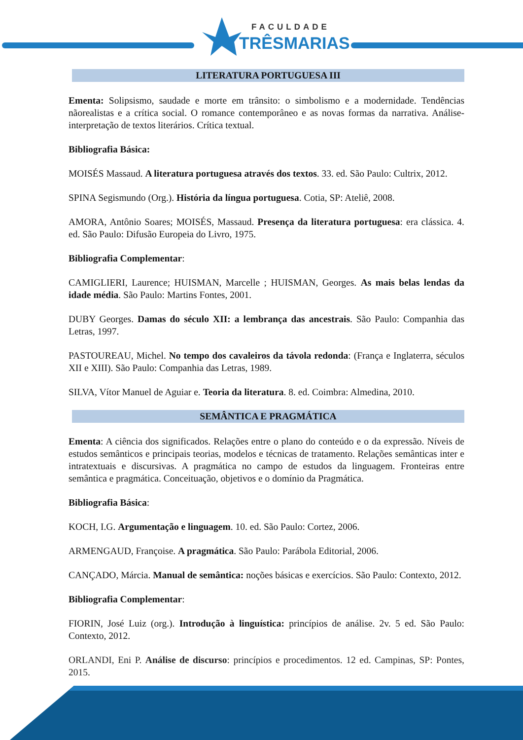FACULDADE
TRÊSMARIAS
LITERATURA PORTUGUESA III
Ementa: Solipsismo, saudade e morte em trânsito: o simbolismo e a modernidade. Tendências nãorealistas e a crítica social. O romance contemporâneo e as novas formas da narrativa. Análise-interpretação de textos literários. Crítica textual.
Bibliografia Básica:
MOISÉS Massaud. A literatura portuguesa através dos textos. 33. ed. São Paulo: Cultrix, 2012.
SPINA Segismundo (Org.). História da língua portuguesa. Cotia, SP: Ateliê, 2008.
AMORA, Antônio Soares; MOISÉS, Massaud. Presença da literatura portuguesa: era clássica. 4. ed. São Paulo: Difusão Europeia do Livro, 1975.
Bibliografia Complementar:
CAMIGLIERI, Laurence; HUISMAN, Marcelle ; HUISMAN, Georges. As mais belas lendas da idade média. São Paulo: Martins Fontes, 2001.
DUBY Georges. Damas do século XII: a lembrança das ancestrais. São Paulo: Companhia das Letras, 1997.
PASTOUREAU, Michel. No tempo dos cavaleiros da távola redonda: (França e Inglaterra, séculos XII e XIII). São Paulo: Companhia das Letras, 1989.
SILVA, Vítor Manuel de Aguiar e. Teoria da literatura. 8. ed. Coimbra: Almedina, 2010.
SEMÂNTICA E PRAGMÁTICA
Ementa: A ciência dos significados. Relações entre o plano do conteúdo e o da expressão. Níveis de estudos semânticos e principais teorias, modelos e técnicas de tratamento. Relações semânticas inter e intratextuais e discursivas. A pragmática no campo de estudos da linguagem. Fronteiras entre semântica e pragmática. Conceituação, objetivos e o domínio da Pragmática.
Bibliografia Básica:
KOCH, I.G. Argumentação e linguagem. 10. ed. São Paulo: Cortez, 2006.
ARMENGAUD, Françoise. A pragmática. São Paulo: Parábola Editorial, 2006.
CANÇADO, Márcia. Manual de semântica: noções básicas e exercícios. São Paulo: Contexto, 2012.
Bibliografia Complementar:
FIORIN, José Luiz (org.). Introdução à linguística: princípios de análise. 2v. 5 ed. São Paulo: Contexto, 2012.
ORLANDI, Eni P. Análise de discurso: princípios e procedimentos. 12 ed. Campinas, SP: Pontes, 2015.